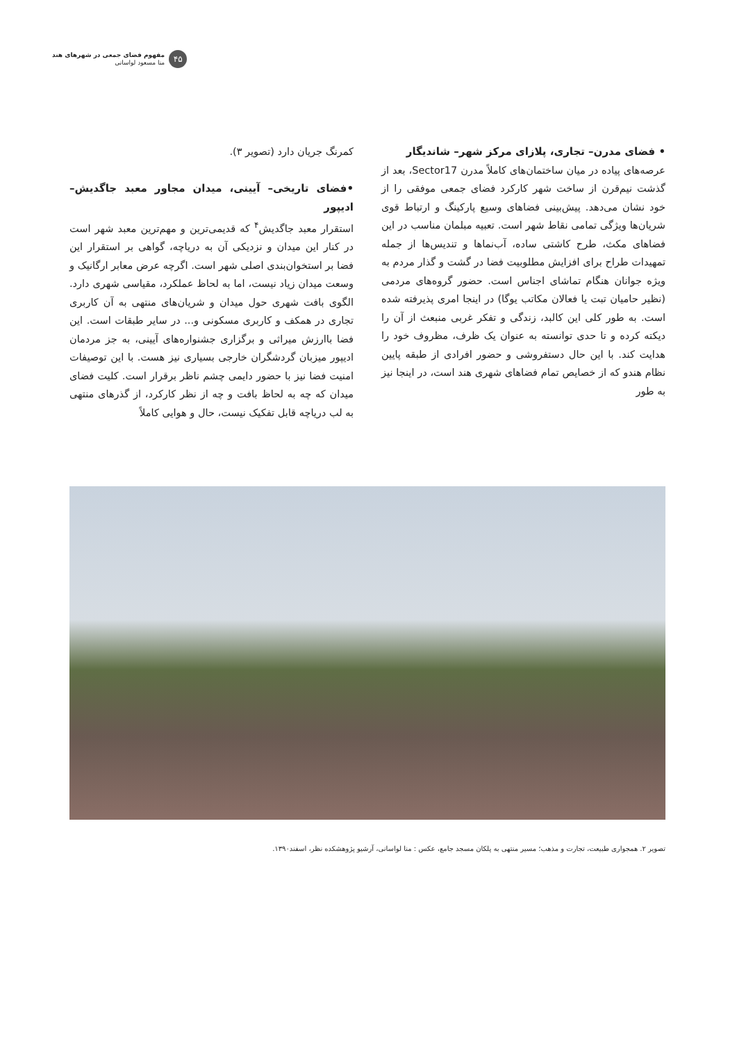۴۵
مفهوم فضای جمعی در شهرهای هند
منا مسعود لواسانی
• فضای مدرن– تجاری، پلازای مرکز شهر– شاندیگار
عرصه‌های پیاده در میان ساختمان‌های کاملاً مدرن Sector17، بعد از گذشت نیم‌قرن از ساخت شهر کارکرد فضای جمعی موفقی را از خود نشان می‌دهد. پیش‌بینی فضاهای وسیع پارکینگ و ارتباط قوی شریان‌ها ویژگی تمامی نقاط شهر است. تعبیه مبلمان مناسب در این فضاهای مکث، طرح کاشتی ساده، آب‌نماها و تندیس‌ها از جمله تمهیدات طراح برای افزایش مطلوبیت فضا در گشت و گذار مردم به ویژه جوانان هنگام تماشای اجناس است. حضور گروه‌های مردمی (نظیر حامیان تبت یا فعالان مکاتب یوگا) در اینجا امری پذیرفته شده است. به طور کلی این کالبد، زندگی و تفکر غربی منبعث از آن را دیکته کرده و تا حدی توانسته به عنوان یک ظرف، مظروف خود را هدایت کند. با این حال دستفروشی و حضور افرادی از طبقه پایین نظام هندو که از خصایص تمام فضاهای شهری هند است، در اینجا نیز به طور
کمرنگ جریان دارد (تصویر ۳).
•فضای تاریخی– آیینی، میدان مجاور معبد جاگدیش– ادیپور
استقرار معبد جاگدیش<sup>۴</sup> که قدیمی‌ترین و مهم‌ترین معبد شهر است در کنار این میدان و نزدیکی آن به دریاچه، گواهی بر استقرار این فضا بر استخوان‌بندی اصلی شهر است. اگرچه عرض معابر ارگانیک و وسعت میدان زیاد نیست، اما به لحاظ عملکرد، مقیاسی شهری دارد. الگوی بافت شهری حول میدان و شریان‌های منتهی به آن کاربری تجاری در همکف و کاربری مسکونی و... در سایر طبقات است. این فضا باارزش میراثی و برگزاری جشنواره‌های آیینی، به جز مردمان ادیپور میزبان گردشگران خارجی بسیاری نیز هست. با این توصیفات امنیت فضا نیز با حضور دایمی چشم ناظر برقرار است. کلیت فضای میدان که چه به لحاظ بافت و چه از نظر کارکرد، از گذرهای منتهی به لب دریاچه قابل تفکیک نیست، حال و هوایی کاملاً
تصویر ۲. همجواری طبیعت، تجارت و مذهب؛ مسیر منتهی به پلکان مسجد جامع، عکس : منا لواسانی، آرشیو پژوهشکده نظر، اسفند۱۳۹۰.